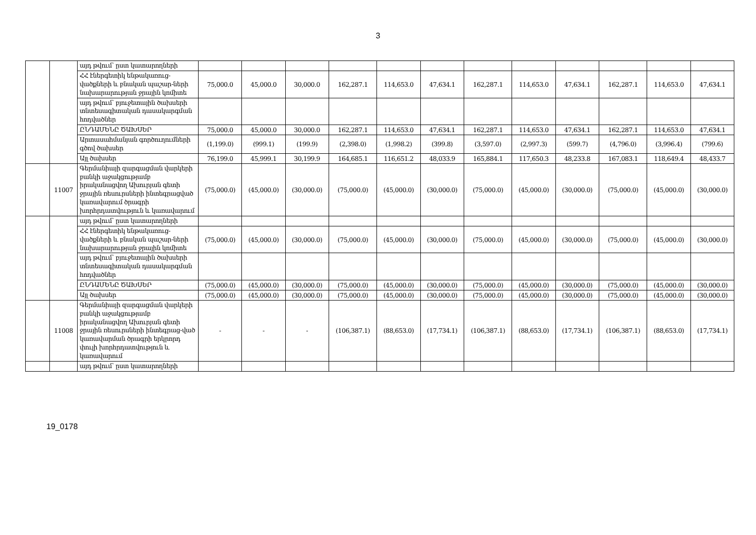3
| | | այդ թվում՝ ըստ կատարողների | | | | | | | | | | | | |
| | | ՀՀ էներգետիկ ենթակառուց-վածքների և բնական պաշար-ների նախարարության ջրային կոմիտե | 75,000.0 | 45,000.0 | 30,000.0 | 162,287.1 | 114,653.0 | 47,634.1 | 162,287.1 | 114,653.0 | 47,634.1 | 162,287.1 | 114,653.0 | 47,634.1 |
| | | այդ թվում՝ բյուջետային ծախսերի տնտեսագիտական դասակարգման հոդվածներ | | | | | | | | | | | | |
| | | ԸՆԴԱՄԵՆԸ ԾԱԽՍԵՐ | 75,000.0 | 45,000.0 | 30,000.0 | 162,287.1 | 114,653.0 | 47,634.1 | 162,287.1 | 114,653.0 | 47,634.1 | 162,287.1 | 114,653.0 | 47,634.1 |
| | | Արտասահմանյան գործուղումների գծով ծախսեր | (1,199.0) | (999.1) | (199.9) | (2,398.0) | (1,998.2) | (399.8) | (3,597.0) | (2,997.3) | (599.7) | (4,796.0) | (3,996.4) | (799.6) |
| | | Այլ ծախսեր | 76,199.0 | 45,999.1 | 30,199.9 | 164,685.1 | 116,651.2 | 48,033.9 | 165,884.1 | 117,650.3 | 48,233.8 | 167,083.1 | 118,649.4 | 48,433.7 |
| | 11007 | Գերմանիայի զարգացման վարկերի բանկի աջակցությամբ իրականացվող Ախուրյան գետի ջրային ռեսուրսների ինտեգրացված կառավարում ծրագրի խորհրդատվություն և կառավարում | (75,000.0) | (45,000.0) | (30,000.0) | (75,000.0) | (45,000.0) | (30,000.0) | (75,000.0) | (45,000.0) | (30,000.0) | (75,000.0) | (45,000.0) | (30,000.0) |
| | | այդ թվում՝ ըստ կատարողների | | | | | | | | | | | | |
| | | ՀՀ էներգետիկ ենթակառուց-վածքների և բնական պաշար-ների նախարարության ջրային կոմիտե | (75,000.0) | (45,000.0) | (30,000.0) | (75,000.0) | (45,000.0) | (30,000.0) | (75,000.0) | (45,000.0) | (30,000.0) | (75,000.0) | (45,000.0) | (30,000.0) |
| | | այդ թվում՝ բյուջետային ծախսերի տնտեսագիտական դասակարգման հոդվածներ | | | | | | | | | | | | |
| | | ԸՆԴԱՄԵՆԸ ԾԱԽՍԵՐ | (75,000.0) | (45,000.0) | (30,000.0) | (75,000.0) | (45,000.0) | (30,000.0) | (75,000.0) | (45,000.0) | (30,000.0) | (75,000.0) | (45,000.0) | (30,000.0) |
| | | Այլ ծախսեր | (75,000.0) | (45,000.0) | (30,000.0) | (75,000.0) | (45,000.0) | (30,000.0) | (75,000.0) | (45,000.0) | (30,000.0) | (75,000.0) | (45,000.0) | (30,000.0) |
| | 11008 | Գերմանիայի զարգացման վարկերի բանկի աջակցությամբ իրականացվող Ախուրյան գետի ջրային ռեսուրսների ինտեգրաց-ված կառավարման ծրագրի երկրորդ փուլի խորհրդատվություն և կառավարում | - | - | - | (106,387.1) | (88,653.0) | (17,734.1) | (106,387.1) | (88,653.0) | (17,734.1) | (106,387.1) | (88,653.0) | (17,734.1) |
| | | այդ թվում՝ ըստ կատարողների | | | | | | | | | | | | |
19_0178